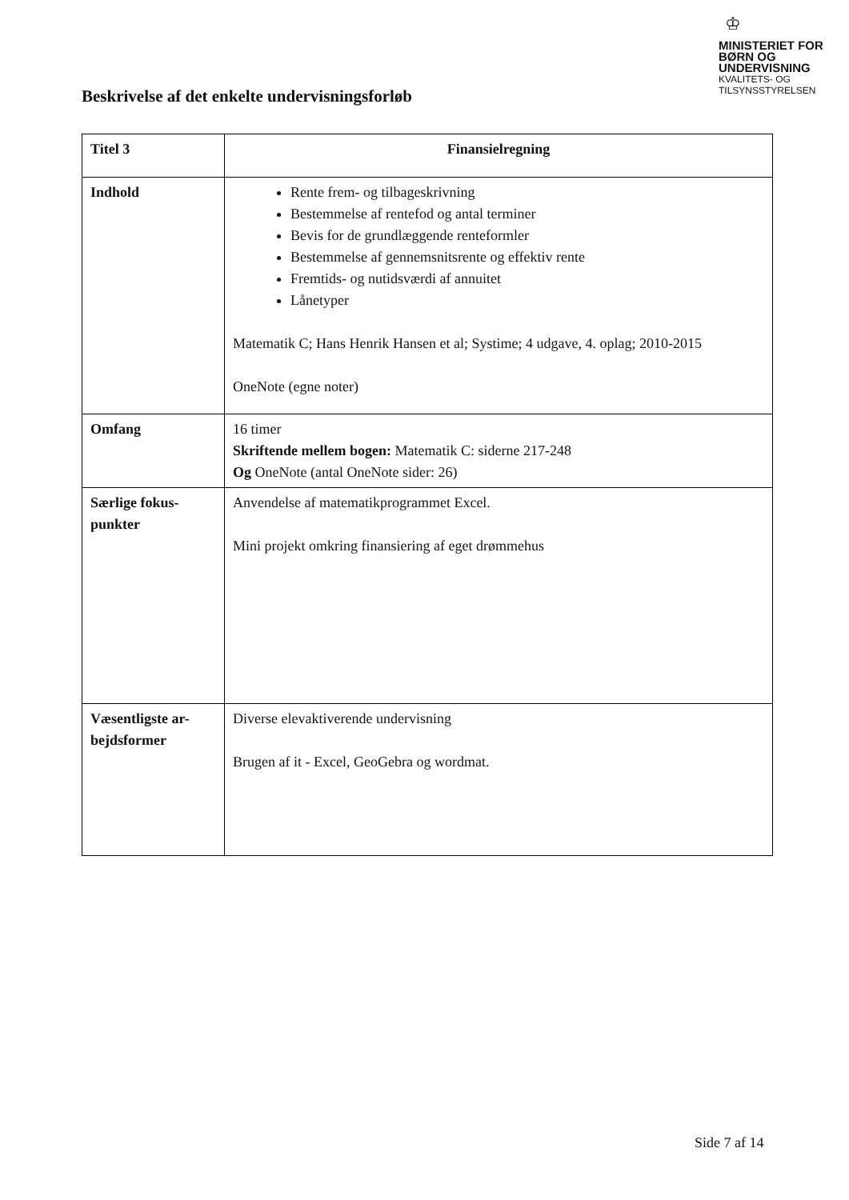♔
MINISTERIET FOR
BØRN OG
UNDERVISNING
KVALITETS- OG
TILSYNSSTYRELSEN
Beskrivelse af det enkelte undervisningsforløb
| Titel 3 | Finansielregning |
| Indhold | Rente frem- og tilbageskrivning Bestemmelse af rentefod og antal terminer Bevis for de grundlæggende renteformler Bestemmelse af gennemsnitsrente og effektiv rente Fremtids- og nutidsværdi af annuitet Lånetyper Matematik C; Hans Henrik Hansen et al; Systime; 4 udgave, 4. oplag; 2010-2015 OneNote (egne noter) |
| Omfang | 16 timer Skriftende mellem bogen: Matematik C: siderne 217-248 Og OneNote (antal OneNote sider: 26) |
| Særlige fokus- punkter | Anvendelse af matematikprogrammet Excel. Mini projekt omkring finansiering af eget drømmehus |
| Væsentligste ar- bejdsformer | Diverse elevaktiverende undervisning Brugen af it - Excel, GeoGebra og wordmat. |
Side 7 af 14